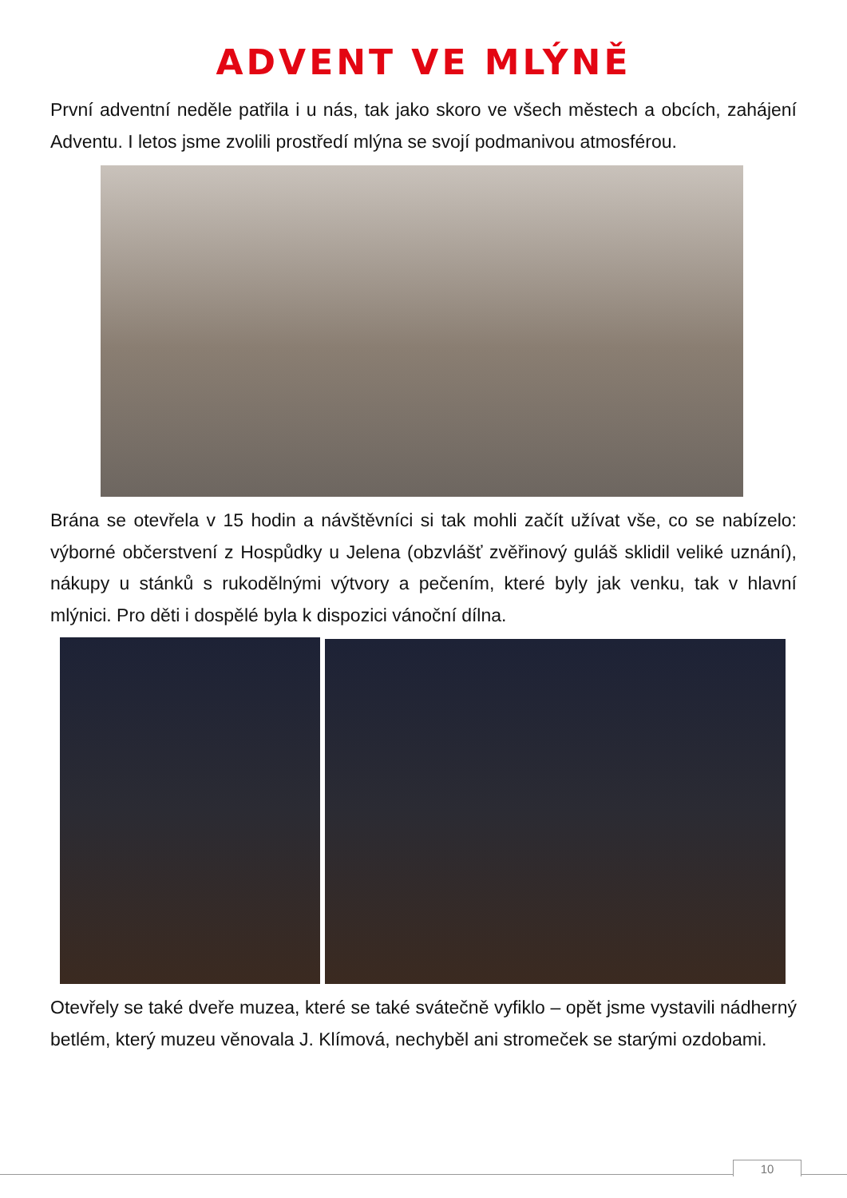ADVENT VE MLÝNĚ
První adventní neděle patřila i u nás, tak jako skoro ve všech městech a obcích, zahájení Adventu. I letos jsme zvolili prostředí mlýna se svojí podmanivou atmosférou.
Brána se otevřela v 15 hodin a návštěvníci si tak mohli začít užívat vše, co se nabízelo: výborné občerstvení z Hospůdky u Jelena (obzvlášť zvěřinový guláš sklidil veliké uznání), nákupy u stánků s rukodělnými výtvory a pečením, které byly jak venku, tak v hlavní mlýnici. Pro děti i dospělé byla k dispozici vánoční dílna.
Otevřely se také dveře muzea, které se také svátečně vyfiklo – opět jsme vystavili nádherný betlém, který muzeu věnovala J. Klímová, nechyběl ani stromeček se starými ozdobami.
10